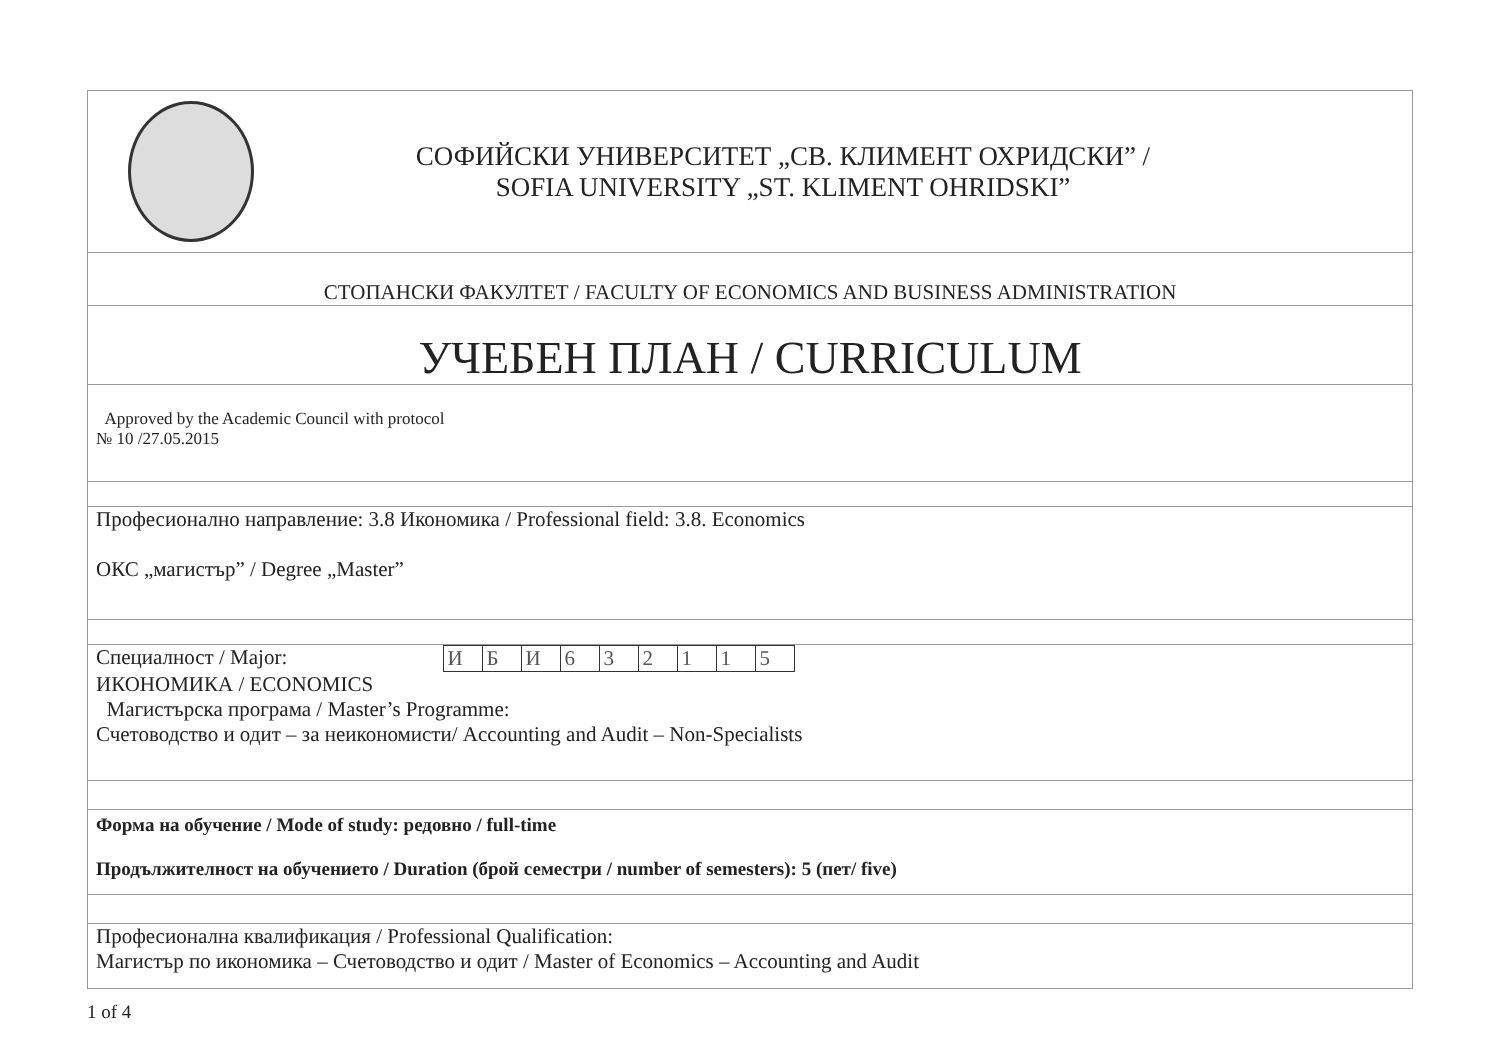| СОФИЙСКИ УНИВЕРСИТЕТ „СВ. КЛИМЕНТ ОХРИДСКИ” / SOFIA UNIVERSITY „ST. KLIMENT OHRIDSKI” |
| СТОПАНСКИ ФАКУЛТЕТ / FACULTY OF ECONOMICS AND BUSINESS ADMINISTRATION |
| УЧЕБЕН ПЛАН / CURRICULUM |
| Approved by the Academic Council with protocol № 10 /27.05.2015 |
| Професионално направление: 3.8 Икономика / Professional field: 3.8. Economics ОКС „магистър” / Degree „Master” |
| Специалност / Major: / И / Б / И / 6 / 3 / 2 / 1 / 1 / 5 / ИКОНОМИКА / ECONOMICS Магистърска програма / Master’s Programme: Счетоводство и одит – за неикономисти/ Accounting and Audit – Non-Specialists |
| Форма на обучение / Mode of study: редовно / full-time Продължителност на обучението / Duration (брой семестри / number of semesters): 5 (пет/ five) |
| Професионална квалификация / Professional Qualification: Магистър по икономика – Счетоводство и одит / Master of Economics – Accounting and Audit |
1 of 4